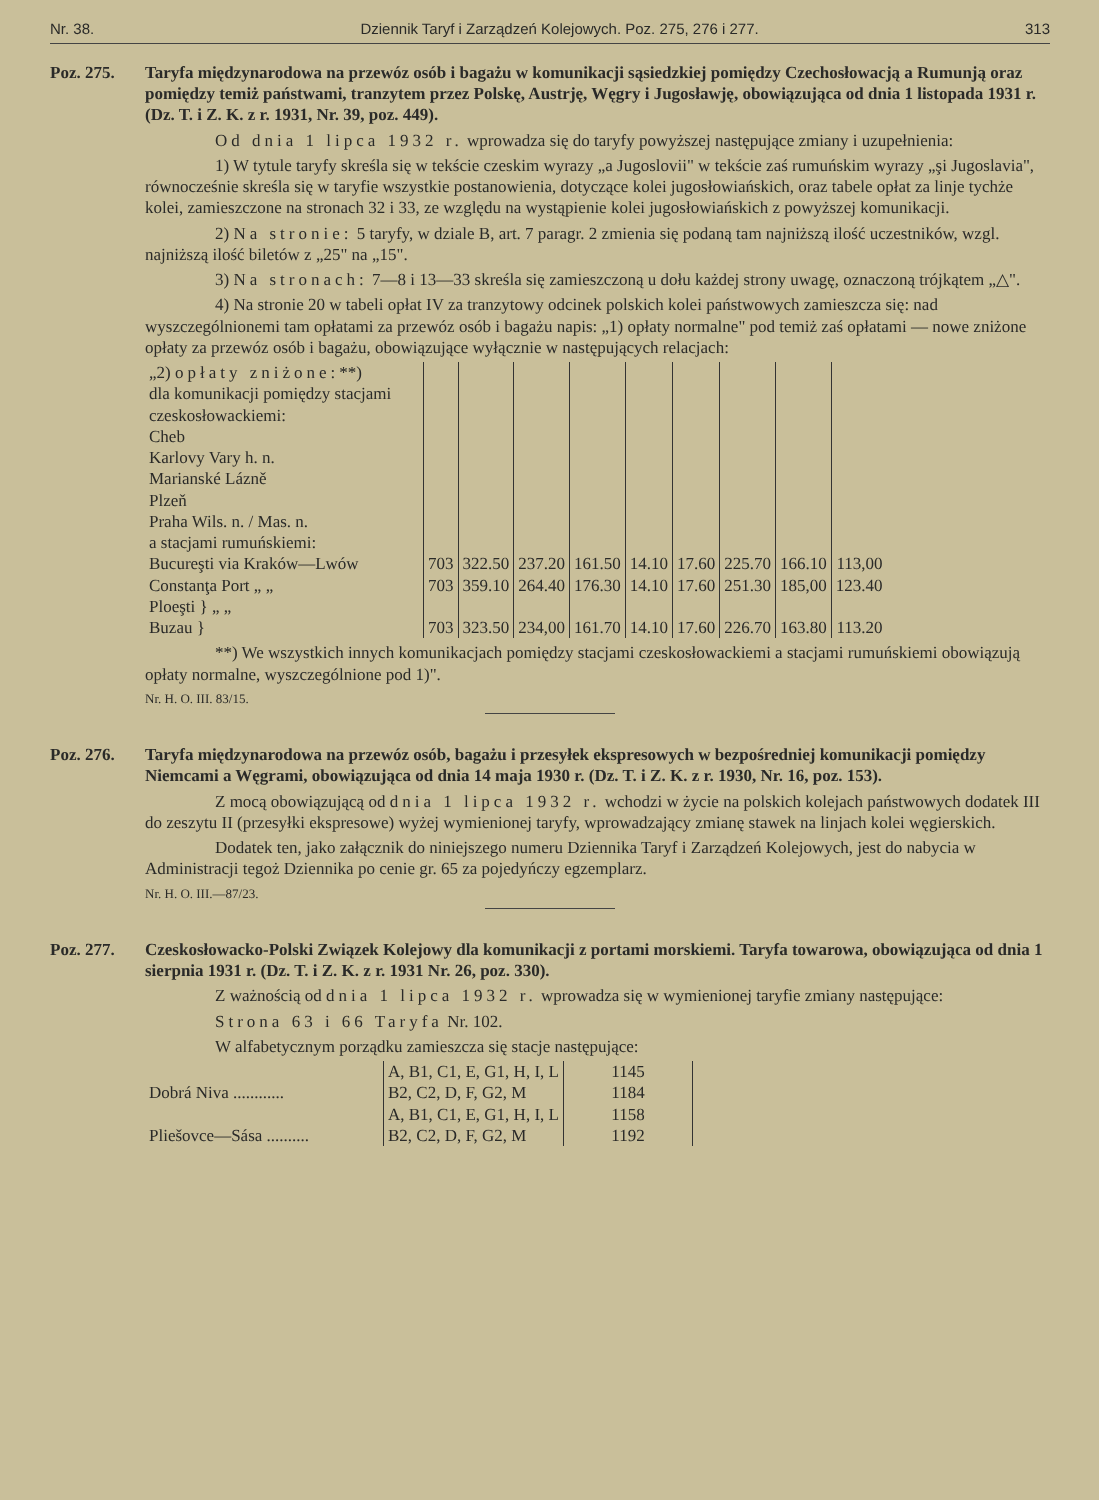Nr. 38. Dziennik Taryf i Zarządzeń Kolejowych. Poz. 275, 276 i 277. 313
Poz. 275. Taryfa międzynarodowa na przewóz osób i bagażu w komunikacji sąsiedzkiej pomiędzy Czechosłowacją a Rumunją oraz pomiędzy temiż państwami, tranzytem przez Polskę, Austrję, Węgry i Jugosławję, obowiązująca od dnia 1 listopada 1931 r. (Dz. T. i Z. K. z r. 1931, Nr. 39, poz. 449).
Od dnia 1 lipca 1932 r. wprowadza się do taryfy powyższej następujące zmiany i uzupełnienia:
1) W tytule taryfy skreśla się w tekście czeskim wyrazy „a Jugoslovii" w tekście zaś rumuńskim wyrazy „şi Jugoslavia", równocześnie skreśla się w taryfie wszystkie postanowienia, dotyczące kolei jugosłowiańskich, oraz tabele opłat za linje tychże kolei, zamieszczone na stronach 32 i 33, ze względu na wystąpienie kolei jugosłowiańskich z powyższej komunikacji.
2) Na stronie: 5 taryfy, w dziale B, art. 7 paragr. 2 zmienia się podaną tam najniższą ilość uczestników, wzgl. najniższą ilość biletów z „25" na „15".
3) Na stronach: 7—8 i 13—33 skreśla się zamieszczoną u dołu każdej strony uwagę, oznaczoną trójkątem „△".
4) Na stronie 20 w tabeli opłat IV za tranzytowy odcinek polskich kolei państwowych zamieszcza się: nad wyszczególnionemi tam opłatami za przewóz osób i bagażu napis: „1) opłaty normalne" pod temiż zaś opłatami — nowe zniżone opłaty za przewóz osób i bagażu, obowiązujące wyłącznie w następujących relacjach:
| „2) opłaty zniżone: **) dla komunikacji pomiędzy stacjami czeskosłowackiemi: Cheb Karlovy Vary h. n. Marianské Lázně Plzeň Praha Wils. n. / Mas. n. a stacjami rumuńskiemi: Bucureşti via Kraków—Lwów | 703 | 322.50 | 237.20 | 161.50 | 14.10 | 17.60 | 225.70 | 166.10 | 113,00 |
| Constanţa Port „ „ | 703 | 359.10 | 264.40 | 176.30 | 14.10 | 17.60 | 251.30 | 185,00 | 123.40 |
| Ploeşti } „ „ Buzau } | 703 | 323.50 | 234,00 | 161.70 | 14.10 | 17.60 | 226.70 | 163.80 | 113.20 |
**) We wszystkich innych komunikacjach pomiędzy stacjami czeskosłowackiemi a stacjami rumuńskiemi obowiązują opłaty normalne, wyszczególnione pod 1)".
Nr. H. O. III. 83/15.
Poz. 276. Taryfa międzynarodowa na przewóz osób, bagażu i przesyłek ekspresowych w bezpośredniej komunikacji pomiędzy Niemcami a Węgrami, obowiązująca od dnia 14 maja 1930 r. (Dz. T. i Z. K. z r. 1930, Nr. 16, poz. 153).
Z mocą obowiązującą od dnia 1 lipca 1932 r. wchodzi w życie na polskich kolejach państwowych dodatek III do zeszytu II (przesyłki ekspresowe) wyżej wymienionej taryfy, wprowadzający zmianę stawek na linjach kolei węgierskich.
Dodatek ten, jako załącznik do niniejszego numeru Dziennika Taryf i Zarządzeń Kolejowych, jest do nabycia w Administracji tegoż Dziennika po cenie gr. 65 za pojedyńczy egzemplarz.
Nr. H. O. III.—87/23.
Poz. 277. Czeskosłowacko-Polski Związek Kolejowy dla komunikacji z portami morskiemi. Taryfa towarowa, obowiązująca od dnia 1 sierpnia 1931 r. (Dz. T. i Z. K. z r. 1931 Nr. 26, poz. 330).
Z ważnością od dnia 1 lipca 1932 r. wprowadza się w wymienionej taryfie zmiany następujące:
Strona 63 i 66 Taryfa Nr. 102.
W alfabetycznym porządku zamieszcza się stacje następujące:
| Dobrá Niva ............ | A, B1, C1, E, G1, H, I, L | 1145 | |
| | B2, C2, D, F, G2, M | 1184 | |
| Pliešovce—Sása .......... | A, B1, C1, E, G1, H, I, L | 1158 | |
| | B2, C2, D, F, G2, M | 1192 | |